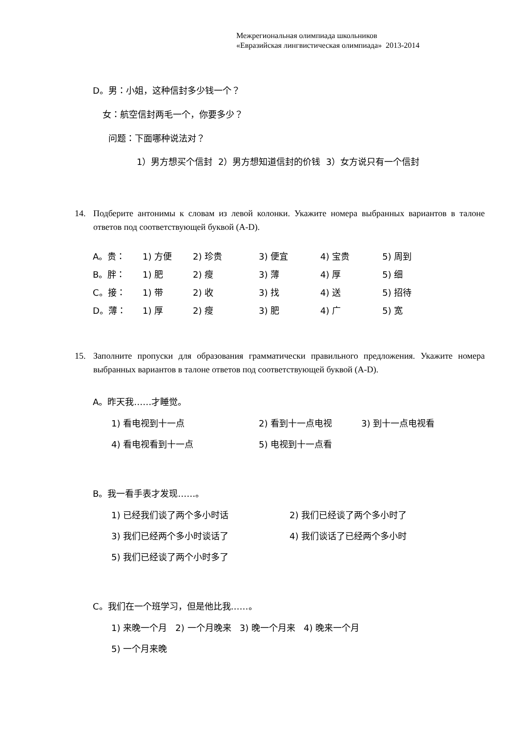Межрегиональная олимпиада школьников
«Евразийская лингвистическая олимпиада» 2013-2014
D。男：小姐，这种信封多少钱一个？
女：航空信封两毛一个，你要多少？
问题：下面哪种说法对？
1）男方想买个信封 2）男方想知道信封的价钱 3）女方说只有一个信封
14. Подберите антонимы к словам из левой колонки. Укажите номера выбранных вариантов в талоне ответов под соответствующей буквой (A-D).
A。贵： 1) 方便 2) 珍贵 3) 便宜 4) 宝贵 5) 周到
B。胖： 1) 肥 2) 瘦 3) 薄 4) 厚 5) 细
C。接： 1) 带 2) 收 3) 找 4) 送 5) 招待
D。薄： 1) 厚 2) 瘦 3) 肥 4) 广 5) 宽
15. Заполните пропуски для образования грамматически правильного предложения. Укажите номера выбранных вариантов в талоне ответов под соответствующей буквой (A-D).
A。昨天我……才睡觉。
1) 看电视到十一点 2) 看到十一点电视 3) 到十一点电视看
4) 看电视看到十一点 5) 电视到十一点看
B。我一看手表才发现……。
1) 已经我们谈了两个多小时话 2) 我们已经谈了两个多小时了
3) 我们已经两个多小时谈话了 4) 我们谈话了已经两个多小时
5) 我们已经谈了两个小时多了
C。我们在一个班学习，但是他比我……。
1) 来晚一个月 2) 一个月晚来 3) 晚一个月来 4) 晚来一个月
5) 一个月来晚